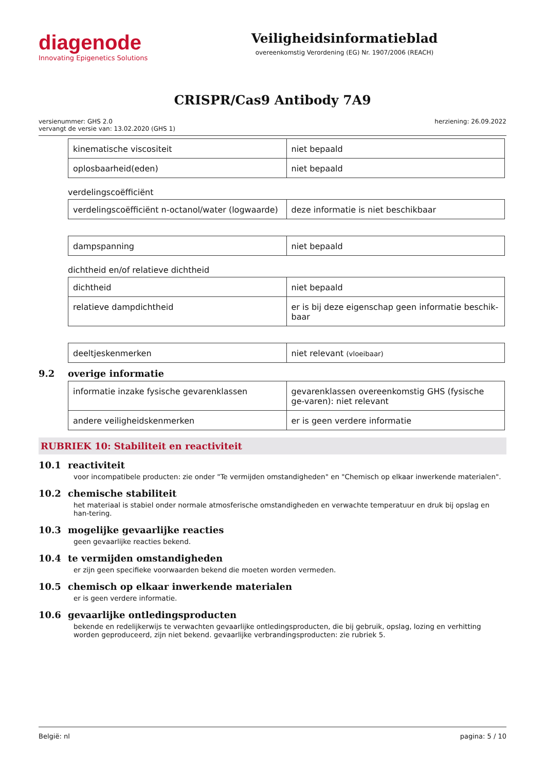diagenode
Innovating Epigenetics Solutions
Veiligheidsinformatieblad
overeenkomstig Verordening (EG) Nr. 1907/2006 (REACH)
CRISPR/Cas9 Antibody 7A9
versienummer: GHS 2.0
vervangt de versie van: 13.02.2020 (GHS 1)
herziening: 26.09.2022
| kinematische viscositeit | niet bepaald |
| oplosbaarheid(eden) | niet bepaald |
verdelingscoëfficiënt
| verdelingscoëfficiënt n-octanol/water (logwaarde) | deze informatie is niet beschikbaar |
| dampspanning | niet bepaald |
dichtheid en/of relatieve dichtheid
| dichtheid | niet bepaald |
| relatieve dampdichtheid | er is bij deze eigenschap geen informatie beschik-baar |
| deeltjeskenmerken | niet relevant (vloeibaar) |
9.2 overige informatie
| informatie inzake fysische gevarenklassen | gevarenklassen overeenkomstig GHS (fysische ge-varen): niet relevant |
| andere veiligheidskenmerken | er is geen verdere informatie |
RUBRIEK 10: Stabiliteit en reactiviteit
10.1 reactiviteit
voor incompatibele producten: zie onder "Te vermijden omstandigheden" en "Chemisch op elkaar inwerkende materialen".
10.2 chemische stabiliteit
het materiaal is stabiel onder normale atmosferische omstandigheden en verwachte temperatuur en druk bij opslag en han-tering.
10.3 mogelijke gevaarlijke reacties
geen gevaarlijke reacties bekend.
10.4 te vermijden omstandigheden
er zijn geen specifieke voorwaarden bekend die moeten worden vermeden.
10.5 chemisch op elkaar inwerkende materialen
er is geen verdere informatie.
10.6 gevaarlijke ontledingsproducten
bekende en redelijkerwijs te verwachten gevaarlijke ontledingsproducten, die bij gebruik, opslag, lozing en verhitting worden geproduceerd, zijn niet bekend. gevaarlijke verbrandingsproducten: zie rubriek 5.
België: nl pagina: 5 / 10